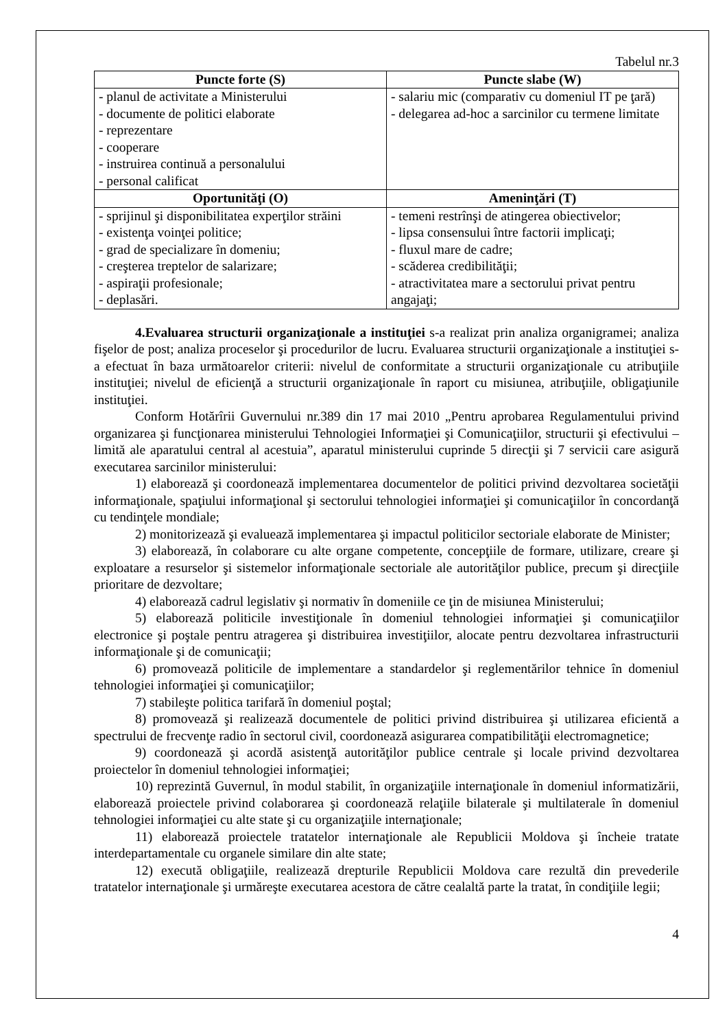Tabelul nr.3
| Puncte forte (S) | Puncte slabe (W) |
| --- | --- |
| - planul de activitate a Ministerului - documente de politici elaborate - reprezentare - cooperare - instruirea continuă a personalului - personal calificat | - salariu mic (comparativ cu domeniul IT pe ţară) - delegarea ad-hoc a sarcinilor cu termene limitate |
| Oportunităţi (O) | Ameninţări (T) |
| - sprijinul şi disponibilitatea experţilor străini - existenţa voinţei politice; - grad de specializare în domeniu; - creşterea treptelor de salarizare; - aspiraţii profesionale; - deplasări. | - temeni restrînşi de atingerea obiectivelor; - lipsa consensului între factorii implicaţi; - fluxul mare de cadre; - scăderea credibilităţii; - atractivitatea mare a sectorului privat pentru angajaţi; |
4.Evaluarea structurii organizaţionale a instituţiei s-a realizat prin analiza organigramei; analiza fişelor de post; analiza proceselor şi procedurilor de lucru. Evaluarea structurii organizaţionale a instituţiei s-a efectuat în baza următoarelor criterii: nivelul de conformitate a structurii organizaţionale cu atribuţiile instituţiei; nivelul de eficienţă a structurii organizaţionale în raport cu misiunea, atribuţiile, obligaţiunile instituţiei.
Conform Hotărîrii Guvernului nr.389 din 17 mai 2010 „Pentru aprobarea Regulamentului privind organizarea şi funcţionarea ministerului Tehnologiei Informaţiei şi Comunicaţiilor, structurii şi efectivului – limită ale aparatului central al acestuia”, aparatul ministerului cuprinde 5 direcţii şi 7 servicii care asigură executarea sarcinilor ministerului:
1) elaborează şi coordonează implementarea documentelor de politici privind dezvoltarea societăţii informaţionale, spaţiului informaţional şi sectorului tehnologiei informaţiei şi comunicaţiilor în concordanţă cu tendinţele mondiale;
2) monitorizează şi evaluează implementarea şi impactul politicilor sectoriale elaborate de Minister;
3) elaborează, în colaborare cu alte organe competente, concepţiile de formare, utilizare, creare şi exploatare a resurselor şi sistemelor informaţionale sectoriale ale autorităţilor publice, precum şi direcţiile prioritare de dezvoltare;
4) elaborează cadrul legislativ şi normativ în domeniile ce ţin de misiunea Ministerului;
5) elaborează politicile investiţionale în domeniul tehnologiei informaţiei şi comunicaţiilor electronice şi poştale pentru atragerea şi distribuirea investiţiilor, alocate pentru dezvoltarea infrastructurii informaţionale şi de comunicaţii;
6) promovează politicile de implementare a standardelor şi reglementărilor tehnice în domeniul tehnologiei informaţiei şi comunicaţiilor;
7) stabileşte politica tarifară în domeniul poştal;
8) promovează şi realizează documentele de politici privind distribuirea şi utilizarea eficientă a spectrului de frecvenţe radio în sectorul civil, coordonează asigurarea compatibilităţii electromagnetice;
9) coordonează şi acordă asistenţă autorităţilor publice centrale şi locale privind dezvoltarea proiectelor în domeniul tehnologiei informaţiei;
10) reprezintă Guvernul, în modul stabilit, în organizaţiile internaţionale în domeniul informatizării, elaborează proiectele privind colaborarea şi coordonează relaţiile bilaterale şi multilaterale în domeniul tehnologiei informaţiei cu alte state şi cu organizaţiile internaţionale;
11) elaborează proiectele tratatelor internaţionale ale Republicii Moldova şi încheie tratate interdepartamentale cu organele similare din alte state;
12) execută obligaţiile, realizează drepturile Republicii Moldova care rezultă din prevederile tratatelor internaţionale şi urmăreşte executarea acestora de către cealaltă parte la tratat, în condiţiile legii;
4